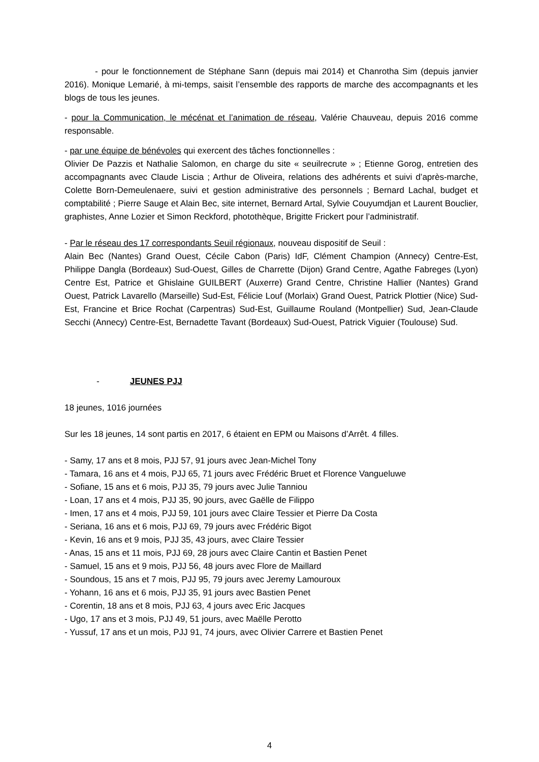- pour le fonctionnement de Stéphane Sann (depuis mai 2014) et Chanrotha Sim (depuis janvier 2016). Monique Lemarié, à mi-temps, saisit l’ensemble des rapports de marche des accompagnants et les blogs de tous les jeunes.
- pour la Communication, le mécénat et l’animation de réseau, Valérie Chauveau, depuis 2016 comme responsable.
- par une équipe de bénévoles qui exercent des tâches fonctionnelles :
Olivier De Pazzis et Nathalie Salomon, en charge du site « seuilrecrute » ; Etienne Gorog, entretien des accompagnants avec Claude Liscia ; Arthur de Oliveira, relations des adhérents et suivi d’après-marche, Colette Born-Demeulenaere, suivi et gestion administrative des personnels ; Bernard Lachal, budget et comptabilité ; Pierre Sauge et Alain Bec, site internet, Bernard Artal, Sylvie Couyumdjan et Laurent Bouclier, graphistes, Anne Lozier et Simon Reckford, photothèque, Brigitte Frickert pour l’administratif.
- Par le réseau des 17 correspondants Seuil régionaux, nouveau dispositif de Seuil :
Alain Bec (Nantes) Grand Ouest, Cécile Cabon (Paris) IdF, Clément Champion (Annecy) Centre-Est, Philippe Dangla (Bordeaux) Sud-Ouest, Gilles de Charrette (Dijon) Grand Centre, Agathe Fabreges (Lyon) Centre Est, Patrice et Ghislaine GUILBERT (Auxerre) Grand Centre, Christine Hallier (Nantes) Grand Ouest, Patrick Lavarello (Marseille) Sud-Est, Félicie Louf (Morlaix) Grand Ouest, Patrick Plottier (Nice) Sud-Est, Francine et Brice Rochat (Carpentras) Sud-Est, Guillaume Rouland (Montpellier) Sud, Jean-Claude Secchi (Annecy) Centre-Est, Bernadette Tavant (Bordeaux) Sud-Ouest, Patrick Viguier (Toulouse) Sud.
- JEUNES PJJ
18 jeunes, 1016 journées
Sur les 18 jeunes, 14 sont partis en 2017, 6 étaient en EPM ou Maisons d’Arrêt. 4 filles.
- Samy, 17 ans et 8 mois, PJJ 57, 91 jours avec Jean-Michel Tony
- Tamara, 16 ans et 4 mois, PJJ 65, 71 jours avec Frédéric Bruet et Florence Vangueluwe
- Sofiane, 15 ans et 6 mois, PJJ 35, 79 jours avec Julie Tanniou
- Loan, 17 ans et 4 mois, PJJ 35, 90 jours, avec Gaëlle de Filippo
- Imen, 17 ans et 4 mois, PJJ 59, 101 jours avec Claire Tessier et Pierre Da Costa
- Seriana, 16 ans et 6 mois, PJJ 69, 79 jours avec Frédéric Bigot
- Kevin, 16 ans et 9 mois, PJJ 35, 43 jours, avec Claire Tessier
- Anas, 15 ans et 11 mois, PJJ 69, 28 jours avec Claire Cantin et Bastien Penet
- Samuel, 15 ans et 9 mois, PJJ 56, 48 jours avec Flore de Maillard
- Soundous, 15 ans et 7 mois, PJJ 95, 79 jours avec Jeremy Lamouroux
- Yohann, 16 ans et 6 mois, PJJ 35, 91 jours avec Bastien Penet
- Corentin, 18 ans et 8 mois, PJJ 63, 4 jours avec Eric Jacques
- Ugo, 17 ans et 3 mois, PJJ 49, 51 jours, avec Maëlle Perotto
- Yussuf, 17 ans et un mois, PJJ 91, 74 jours, avec Olivier Carrere et Bastien Penet
4